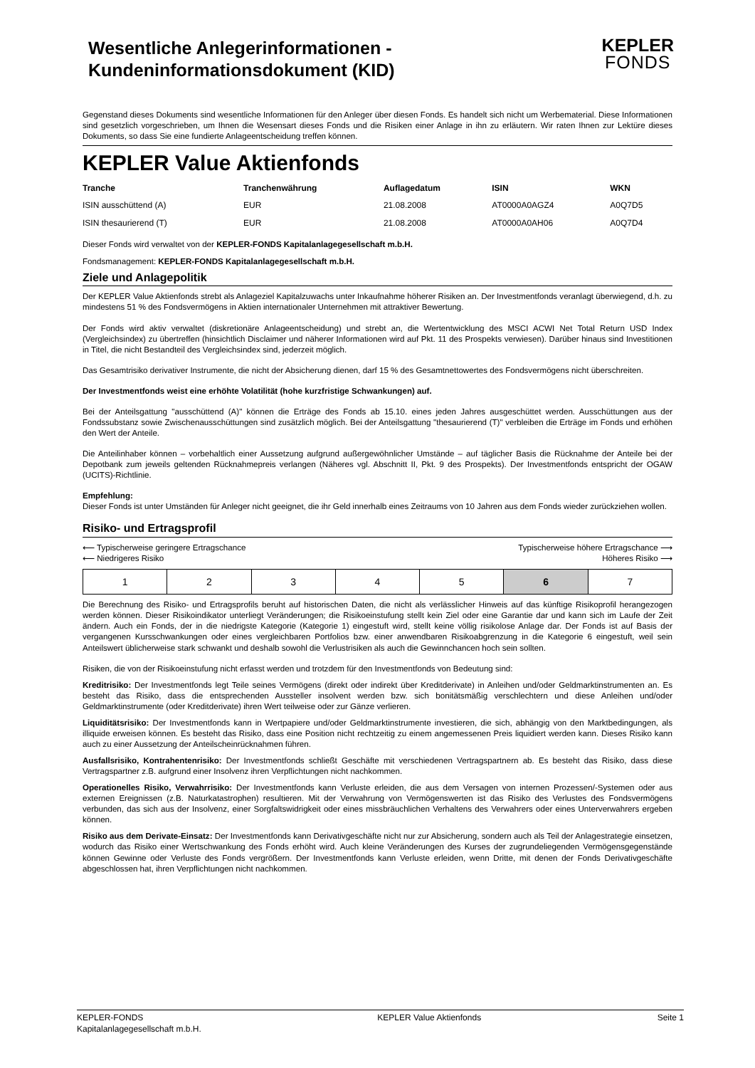Wesentliche Anlegerinformationen -
Kundeninformationsdokument (KID)
KEPLER
FONDS
Gegenstand dieses Dokuments sind wesentliche Informationen für den Anleger über diesen Fonds. Es handelt sich nicht um Werbematerial. Diese Informationen sind gesetzlich vorgeschrieben, um Ihnen die Wesensart dieses Fonds und die Risiken einer Anlage in ihn zu erläutern. Wir raten Ihnen zur Lektüre dieses Dokuments, so dass Sie eine fundierte Anlageentscheidung treffen können.
KEPLER Value Aktienfonds
| Tranche | Tranchenwährung | Auflagedatum | ISIN | WKN |
| --- | --- | --- | --- | --- |
| ISIN ausschüttend (A) | EUR | 21.08.2008 | AT0000A0AGZ4 | A0Q7D5 |
| ISIN thesaurierend (T) | EUR | 21.08.2008 | AT0000A0AH06 | A0Q7D4 |
Dieser Fonds wird verwaltet von der KEPLER-FONDS Kapitalanlagegesellschaft m.b.H.
Fondsmanagement: KEPLER-FONDS Kapitalanlagegesellschaft m.b.H.
Ziele und Anlagepolitik
Der KEPLER Value Aktienfonds strebt als Anlageziel Kapitalzuwachs unter Inkaufnahme höherer Risiken an. Der Investmentfonds veranlagt überwiegend, d.h. zu mindestens 51 % des Fondsvermögens in Aktien internationaler Unternehmen mit attraktiver Bewertung.
Der Fonds wird aktiv verwaltet (diskretionäre Anlageentscheidung) und strebt an, die Wertentwicklung des MSCI ACWI Net Total Return USD Index (Vergleichsindex) zu übertreffen (hinsichtlich Disclaimer und näherer Informationen wird auf Pkt. 11 des Prospekts verwiesen). Darüber hinaus sind Investitionen in Titel, die nicht Bestandteil des Vergleichsindex sind, jederzeit möglich.
Das Gesamtrisiko derivativer Instrumente, die nicht der Absicherung dienen, darf 15 % des Gesamtnettowertes des Fondsvermögens nicht überschreiten.
Der Investmentfonds weist eine erhöhte Volatilität (hohe kurzfristige Schwankungen) auf.
Bei der Anteilsgattung "ausschüttend (A)" können die Erträge des Fonds ab 15.10. eines jeden Jahres ausgeschüttet werden. Ausschüttungen aus der Fondssubstanz sowie Zwischenausschüttungen sind zusätzlich möglich. Bei der Anteilsgattung "thesaurierend (T)" verbleiben die Erträge im Fonds und erhöhen den Wert der Anteile.
Die Anteilinhaber können – vorbehaltlich einer Aussetzung aufgrund außergewöhnlicher Umstände – auf täglicher Basis die Rücknahme der Anteile bei der Depotbank zum jeweils geltenden Rücknahmepreis verlangen (Näheres vgl. Abschnitt II, Pkt. 9 des Prospekts). Der Investmentfonds entspricht der OGAW (UCITS)-Richtlinie.
Empfehlung:
Dieser Fonds ist unter Umständen für Anleger nicht geeignet, die ihr Geld innerhalb eines Zeitraums von 10 Jahren aus dem Fonds wieder zurückziehen wollen.
Risiko- und Ertragsprofil
⟵ Typischerweise geringere Ertragschance Typischerweise höhere Ertragschance ⟶
⟵ Niedrigeres Risiko Höheres Risiko ⟶
| 1 | 2 | 3 | 4 | 5 | 6 | 7 |
Die Berechnung des Risiko- und Ertragsprofils beruht auf historischen Daten, die nicht als verlässlicher Hinweis auf das künftige Risikoprofil herangezogen werden können. Dieser Risikoindikator unterliegt Veränderungen; die Risikoeinstufung stellt kein Ziel oder eine Garantie dar und kann sich im Laufe der Zeit ändern. Auch ein Fonds, der in die niedrigste Kategorie (Kategorie 1) eingestuft wird, stellt keine völlig risikolose Anlage dar. Der Fonds ist auf Basis der vergangenen Kursschwankungen oder eines vergleichbaren Portfolios bzw. einer anwendbaren Risikoabgrenzung in die Kategorie 6 eingestuft, weil sein Anteilswert üblicherweise stark schwankt und deshalb sowohl die Verlustrisiken als auch die Gewinnchancen hoch sein sollten.
Risiken, die von der Risikoeinstufung nicht erfasst werden und trotzdem für den Investmentfonds von Bedeutung sind:
Kreditrisiko: Der Investmentfonds legt Teile seines Vermögens (direkt oder indirekt über Kreditderivate) in Anleihen und/oder Geldmarktinstrumenten an. Es besteht das Risiko, dass die entsprechenden Aussteller insolvent werden bzw. sich bonitätsmäßig verschlechtern und diese Anleihen und/oder Geldmarktinstrumente (oder Kreditderivate) ihren Wert teilweise oder zur Gänze verlieren.
Liquiditätsrisiko: Der Investmentfonds kann in Wertpapiere und/oder Geldmarktinstrumente investieren, die sich, abhängig von den Marktbedingungen, als illiquide erweisen können. Es besteht das Risiko, dass eine Position nicht rechtzeitig zu einem angemessenen Preis liquidiert werden kann. Dieses Risiko kann auch zu einer Aussetzung der Anteilscheinrücknahmen führen.
Ausfallsrisiko, Kontrahentenrisiko: Der Investmentfonds schließt Geschäfte mit verschiedenen Vertragspartnern ab. Es besteht das Risiko, dass diese Vertragspartner z.B. aufgrund einer Insolvenz ihren Verpflichtungen nicht nachkommen.
Operationelles Risiko, Verwahrrisiko: Der Investmentfonds kann Verluste erleiden, die aus dem Versagen von internen Prozessen/-Systemen oder aus externen Ereignissen (z.B. Naturkatastrophen) resultieren. Mit der Verwahrung von Vermögenswerten ist das Risiko des Verlustes des Fondsvermögens verbunden, das sich aus der Insolvenz, einer Sorgfaltswidrigkeit oder eines missbräuchlichen Verhaltens des Verwahrers oder eines Unterverwahrers ergeben können.
Risiko aus dem Derivate-Einsatz: Der Investmentfonds kann Derivativgeschäfte nicht nur zur Absicherung, sondern auch als Teil der Anlagestrategie einsetzen, wodurch das Risiko einer Wertschwankung des Fonds erhöht wird. Auch kleine Veränderungen des Kurses der zugrundeliegenden Vermögensgegenstände können Gewinne oder Verluste des Fonds vergrößern. Der Investmentfonds kann Verluste erleiden, wenn Dritte, mit denen der Fonds Derivativgeschäfte abgeschlossen hat, ihren Verpflichtungen nicht nachkommen.
KEPLER-FONDS
Kapitalanlagegesellschaft m.b.H. KEPLER Value Aktienfonds Seite 1